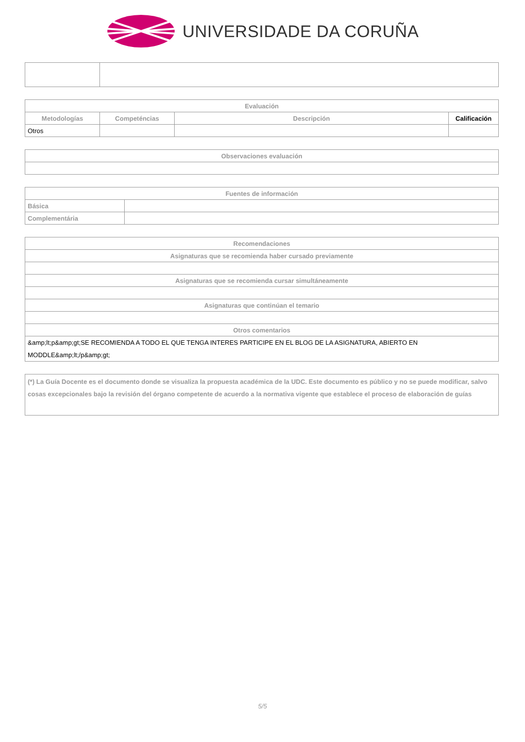UNIVERSIDADE DA CORUÑA
| Evaluación | | | |
| --- | --- | --- | --- |
| Metodologías | Competéncias | Descripción | Calificación |
| Otros | | | |
| Observaciones evaluación |
| --- |
| Fuentes de información | |
| --- | --- |
| Básica | |
| Complementária | |
| Recomendaciones |
| --- |
| Asignaturas que se recomienda haber cursado previamente |
| Asignaturas que se recomienda cursar simultáneamente |
| Asignaturas que continúan el temario |
| Otros comentarios |
| &amp;lt;p&amp;gt;SE RECOMIENDA A TODO EL QUE TENGA INTERES PARTICIPE EN EL BLOG DE LA ASIGNATURA, ABIERTO EN MODDLE&amp;lt;/p&amp;gt; |
| (*) La Guía Docente es el documento donde se visualiza la propuesta académica de la UDC. Este documento es público y no se puede modificar, salvo cosas excepcionales bajo la revisión del órgano competente de acuerdo a la normativa vigente que establece el proceso de elaboración de guías |
5/5